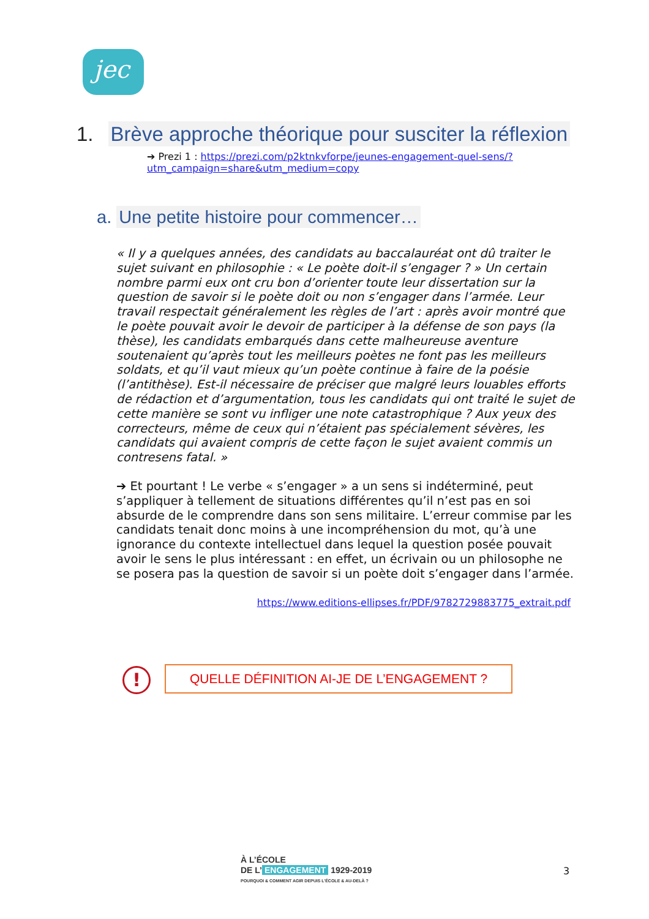jec
1. Brève approche théorique pour susciter la réflexion
➔ Prezi 1 : https://prezi.com/p2ktnkvforpe/jeunes-engagement-quel-sens/?utm_campaign=share&utm_medium=copy
a. Une petite histoire pour commencer…
« Il y a quelques années, des candidats au baccalauréat ont dû traiter le sujet suivant en philosophie : « Le poète doit-il s’engager ? » Un certain nombre parmi eux ont cru bon d’orienter toute leur dissertation sur la question de savoir si le poète doit ou non s’engager dans l’armée. Leur travail respectait généralement les règles de l’art : après avoir montré que le poète pouvait avoir le devoir de participer à la défense de son pays (la thèse), les candidats embarqués dans cette malheureuse aventure soutenaient qu’après tout les meilleurs poètes ne font pas les meilleurs soldats, et qu’il vaut mieux qu’un poète continue à faire de la poésie (l’antithèse). Est-il nécessaire de préciser que malgré leurs louables efforts de rédaction et d’argumentation, tous les candidats qui ont traité le sujet de cette manière se sont vu infliger une note catastrophique ? Aux yeux des correcteurs, même de ceux qui n’étaient pas spécialement sévères, les candidats qui avaient compris de cette façon le sujet avaient commis un contresens fatal. »
➔ Et pourtant ! Le verbe « s’engager » a un sens si indéterminé, peut s’appliquer à tellement de situations différentes qu’il n’est pas en soi absurde de le comprendre dans son sens militaire. L’erreur commise par les candidats tenait donc moins à une incompréhension du mot, qu’à une ignorance du contexte intellectuel dans lequel la question posée pouvait avoir le sens le plus intéressant : en effet, un écrivain ou un philosophe ne se posera pas la question de savoir si un poète doit s’engager dans l’armée.
https://www.editions-ellipses.fr/PDF/9782729883775_extrait.pdf
! QUELLE DÉFINITION AI-JE DE L’ENGAGEMENT ?
À L’ÉCOLE
DE L’ ENGAGEMENT 1929-2019
POURQUOI & COMMENT AGIR DEPUIS L’ÉCOLE & AU-DELÀ ?
3